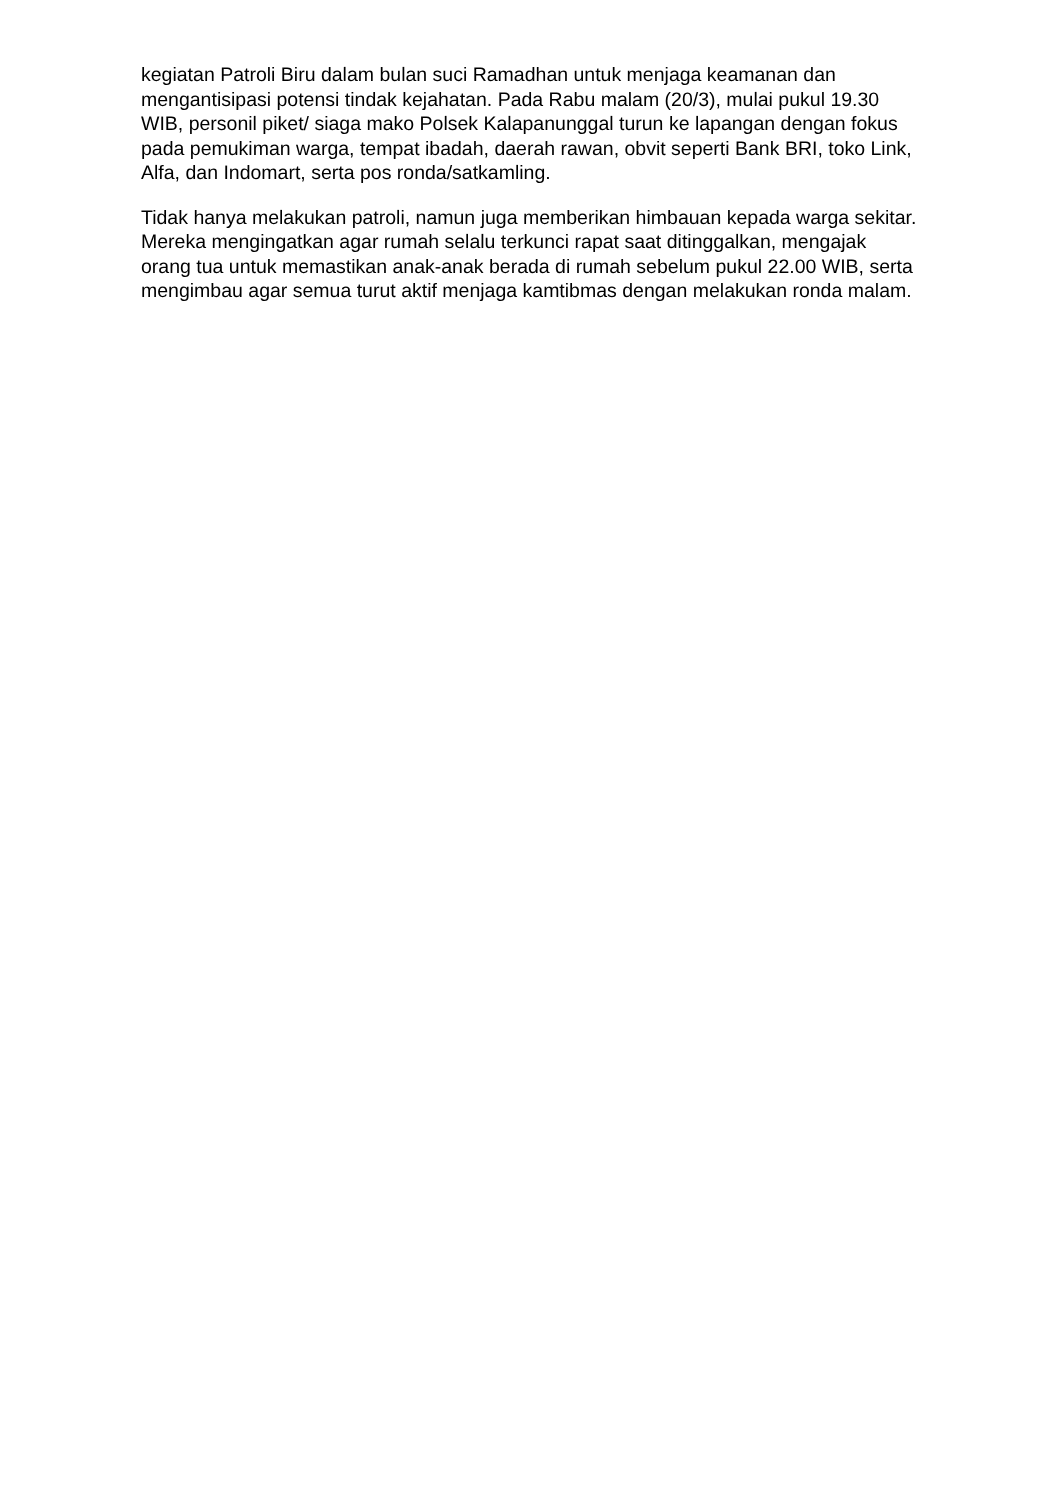kegiatan Patroli Biru dalam bulan suci Ramadhan untuk menjaga keamanan dan mengantisipasi potensi tindak kejahatan. Pada Rabu malam (20/3), mulai pukul 19.30 WIB, personil piket/ siaga mako Polsek Kalapanunggal turun ke lapangan dengan fokus pada pemukiman warga, tempat ibadah, daerah rawan, obvit seperti Bank BRI, toko Link, Alfa, dan Indomart, serta pos ronda/satkamling.
Tidak hanya melakukan patroli, namun juga memberikan himbauan kepada warga sekitar. Mereka mengingatkan agar rumah selalu terkunci rapat saat ditinggalkan, mengajak orang tua untuk memastikan anak-anak berada di rumah sebelum pukul 22.00 WIB, serta mengimbau agar semua turut aktif menjaga kamtibmas dengan melakukan ronda malam.